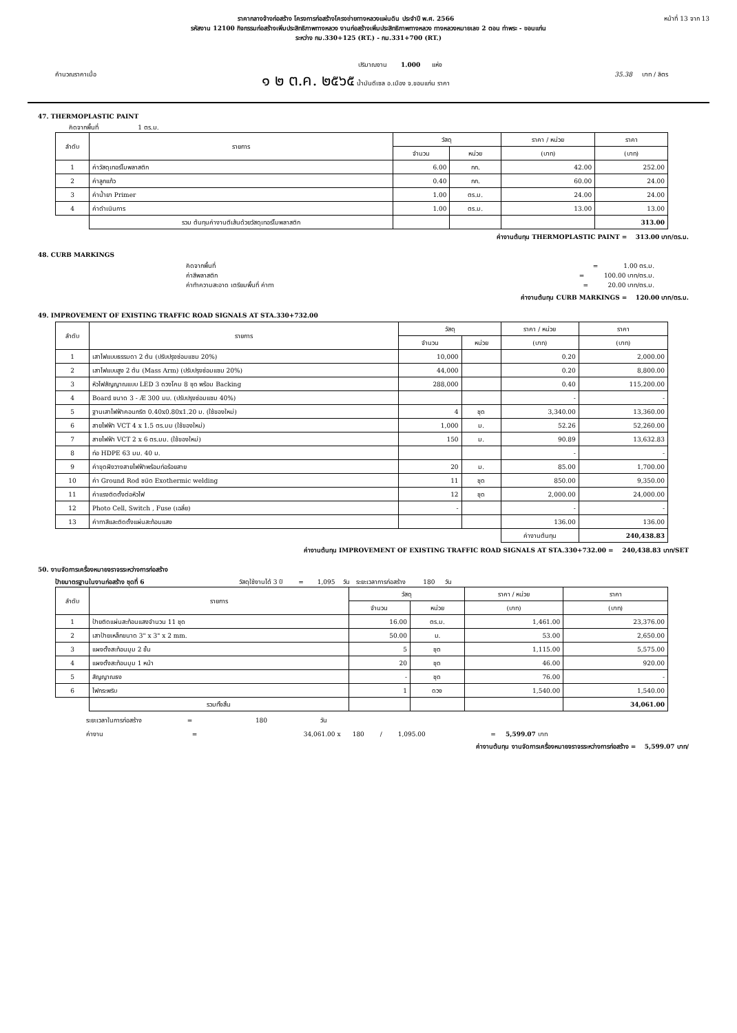ราคากลางจ้างก่อสร้าง โครงการก่อสร้างโครงข่ายทางหลวงแผ่นดิน ประจำปี พ.ศ. 2566 หน้าที่ 13 จาก 13
รหัสงาน 12100 กิจกรรมก่อสร้างเพิ่มประสิทธิภาพทางหลวง งานก่อสร้างเพิ่มประสิทธิภาพทางหลวง ทางหลวงหมายเลข 2 ตอน ท่าพระ - ขอนแก่น
ระหว่าง กม.330+125 (RT.) - กม.331+700 (RT.)
ปริมาณงาน 1.000 แห่ง
คำนวณราคาเมื่อ ๑ ๒ ต.ค. ๒๕๖๕ น้ำมันดีเซล อ.เมือง จ.ขอนแก่น ราคา 35.38 บาท / ลิตร
47. THERMOPLASTIC PAINT
คิดจากพื้นที่ 1 ตร.ม.
| ลำดับ | รายการ | วัสดุ | | ราคา / หน่วย | ราคา |
| --- | --- | --- | --- | --- | --- |
| | | จำนวน | หน่วย | (บาท) | (บาท) |
| 1 | ค่าวัสดุเทอร์โมพลาสติก | 6.00 | กก. | 42.00 | 252.00 |
| 2 | ค่าลูกแก้ว | 0.40 | กก. | 60.00 | 24.00 |
| 3 | ค่าน้ำยา Primer | 1.00 | ตร.ม. | 24.00 | 24.00 |
| 4 | ค่าดำเนินการ | 1.00 | ตร.ม. | 13.00 | 13.00 |
| | รวม ต้นทุนค่างานตีเส้นด้วยวัสดุเทอร์โมพลาสติก | | | | 313.00 |
ค่างานต้นทุน THERMOPLASTIC PAINT = 313.00 บาท/ตร.ม.
48. CURB MARKINGS
คิดจากพื้นที่ = 1.00 ตร.ม.
ค่าสีพลาสติก = 100.00 บาท/ตร.ม.
ค่าทำความสะอาด เตรียมพื้นที่ ค่าทา = 20.00 บาท/ตร.ม.
ค่างานต้นทุน CURB MARKINGS = 120.00 บาท/ตร.ม.
49. IMPROVEMENT OF EXISTING TRAFFIC ROAD SIGNALS AT STA.330+732.00
| ลำดับ | รายการ | วัสดุ | | ราคา / หน่วย | ราคา |
| --- | --- | --- | --- | --- | --- |
| | | จำนวน | หน่วย | (บาท) | (บาท) |
| 1 | เสาไฟแบบธรรมดา 2 ต้น (ปรับปรุงซ่อมแซม 20%) | 10,000 | | 0.20 | 2,000.00 |
| 2 | เสาไฟแบบสูง 2 ต้น (Mass Arm) (ปรับปรุงซ่อมแซม 20%) | 44,000 | | 0.20 | 8,800.00 |
| 3 | หัวไฟสัญญาณแบบ LED 3 ดวงโคม 8 ชุด พร้อม Backing | 288,000 | | 0.40 | 115,200.00 |
| 4 | Board ขนาด 3 - Æ 300 มม. (ปรับปรุงซ่อมแซม 40%) | | | - | - |
| 5 | ฐานเสาไฟฟ้าคอนกรีต 0.40x0.80x1.20 ม. (ใช้ของใหม่) | 4 | ชุด | 3,340.00 | 13,360.00 |
| 6 | สายไฟฟ้า VCT 4 x 1.5 ตร.มม (ใช้ของใหม่) | 1,000 | ม. | 52.26 | 52,260.00 |
| 7 | สายไฟฟ้า VCT 2 x 6 ตร.มม. (ใช้ของใหม่) | 150 | ม. | 90.89 | 13,632.83 |
| 8 | ท่อ HDPE 63 มม. 40 ม. | | | - | - |
| 9 | ค่าขุดฝังวางสายไฟฟ้าพร้อมท่อร้อยสาย | 20 | ม. | 85.00 | 1,700.00 |
| 10 | ค่า Ground Rod ชนิด Exothermic welding | 11 | ชุด | 850.00 | 9,350.00 |
| 11 | ค่าแรงติดตั้งต่อหัวไฟ | 12 | ชุด | 2,000.00 | 24,000.00 |
| 12 | Photo Cell, Switch , Fuse (เฉลี่ย) | - | | - | - |
| 13 | ค่าทาสีและติดตั้งแผ่นสะท้อนแสง | | | 136.00 | 136.00 |
| | | | | ค่างานต้นทุน | 240,438.83 |
ค่างานต้นทุน IMPROVEMENT OF EXISTING TRAFFIC ROAD SIGNALS AT STA.330+732.00 = 240,438.83 บาท/SET
50. งานจัดการเครื่องหมายจราจรระหว่างการก่อสร้าง
ป้ายมาตรฐานในงานก่อสร้าง ชุดที่ 6 วัสดุใช้งานได้ 3 ปี = 1,095 วัน ระยะเวลาการก่อสร้าง 180 วัน
| ลำดับ | รายการ | วัสดุ | | ราคา / หน่วย | ราคา |
| --- | --- | --- | --- | --- | --- |
| | | จำนวน | หน่วย | (บาท) | (บาท) |
| 1 | ป้ายติดแผ่นสะท้อนแสงจำนวน 11 ชุด | 16.00 | ตร.ม. | 1,461.00 | 23,376.00 |
| 2 | เสาป้ายเหล็กขนาด 3" x 3" x 2 mm. | 50.00 | ม. | 53.00 | 2,650.00 |
| 3 | แผงตั้งสะท้อนมุม 2 ชั้น | 5 | ชุด | 1,115.00 | 5,575.00 |
| 4 | แผงตั้งสะท้อนมุม 1 หน้า | 20 | ชุด | 46.00 | 920.00 |
| 5 | สัญญาณธง | - | ชุด | 76.00 | - |
| 6 | ไฟกระพริบ | 1 | ดวง | 1,540.00 | 1,540.00 |
| | รวมทั้งสิ้น | | | | 34,061.00 |
ระยะเวลาในการก่อสร้าง = 180 วัน
ค่างาน = 34,061.00 x 180 / 1,095.00 = 5,599.07 บาท
ค่างานต้นทุน งานจัดการเครื่องหมายจราจรระหว่างการก่อสร้าง = 5,599.07 บาท/